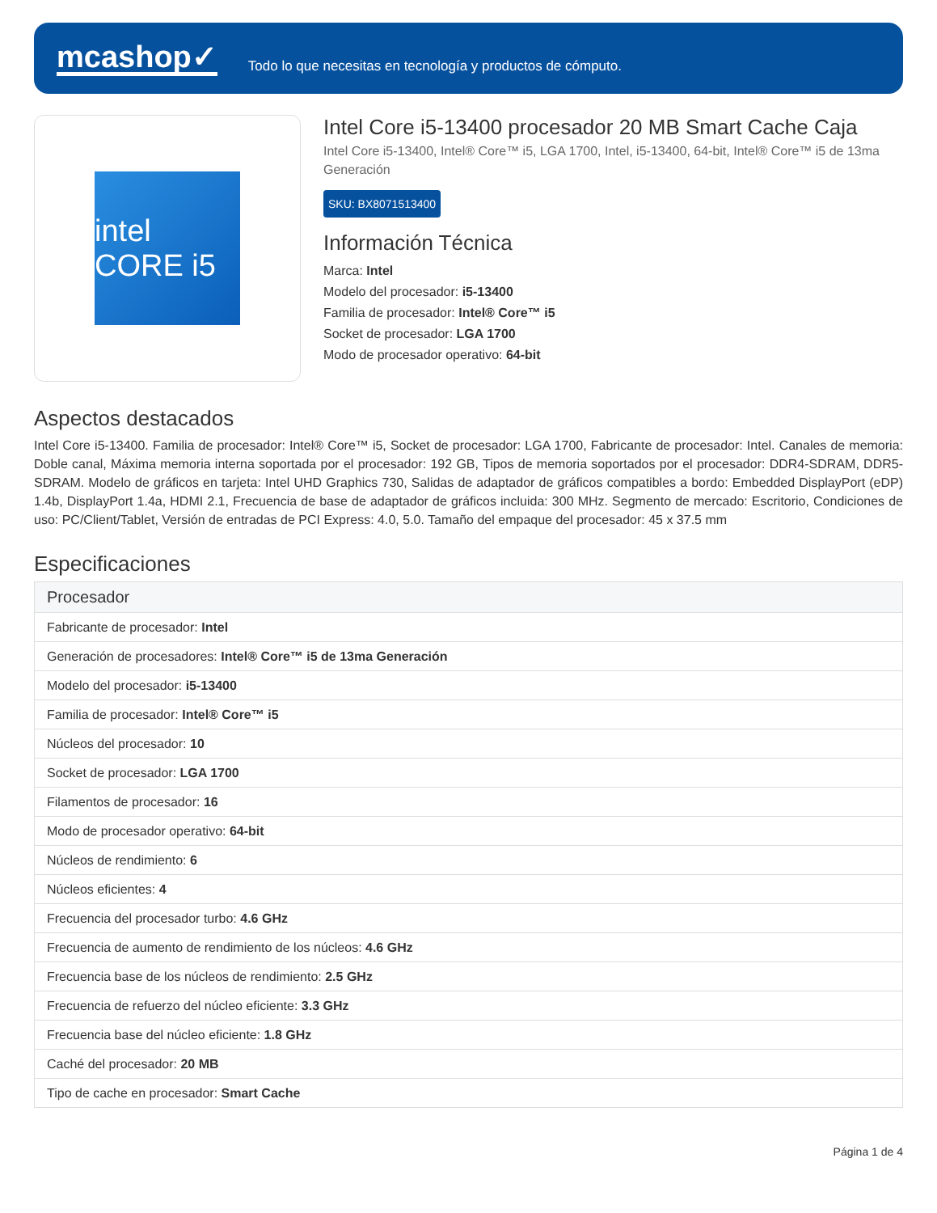mcashop✓
Todo lo que necesitas en tecnología y productos de cómputo.
intel CORE i5
Intel Core i5-13400 procesador 20 MB Smart Cache Caja
Intel Core i5-13400, Intel® Core™ i5, LGA 1700, Intel, i5-13400, 64-bit, Intel® Core™ i5 de 13ma Generación
SKU: BX8071513400
Información Técnica
Marca: Intel
Modelo del procesador: i5-13400
Familia de procesador: Intel® Core™ i5
Socket de procesador: LGA 1700
Modo de procesador operativo: 64-bit
Aspectos destacados
Intel Core i5-13400. Familia de procesador: Intel® Core™ i5, Socket de procesador: LGA 1700, Fabricante de procesador: Intel. Canales de memoria: Doble canal, Máxima memoria interna soportada por el procesador: 192 GB, Tipos de memoria soportados por el procesador: DDR4-SDRAM, DDR5-SDRAM. Modelo de gráficos en tarjeta: Intel UHD Graphics 730, Salidas de adaptador de gráficos compatibles a bordo: Embedded DisplayPort (eDP) 1.4b, DisplayPort 1.4a, HDMI 2.1, Frecuencia de base de adaptador de gráficos incluida: 300 MHz. Segmento de mercado: Escritorio, Condiciones de uso: PC/Client/Tablet, Versión de entradas de PCI Express: 4.0, 5.0. Tamaño del empaque del procesador: 45 x 37.5 mm
Especificaciones
| Procesador |
| --- |
| Fabricante de procesador: Intel |
| Generación de procesadores: Intel® Core™ i5 de 13ma Generación |
| Modelo del procesador: i5-13400 |
| Familia de procesador: Intel® Core™ i5 |
| Núcleos del procesador: 10 |
| Socket de procesador: LGA 1700 |
| Filamentos de procesador: 16 |
| Modo de procesador operativo: 64-bit |
| Núcleos de rendimiento: 6 |
| Núcleos eficientes: 4 |
| Frecuencia del procesador turbo: 4.6 GHz |
| Frecuencia de aumento de rendimiento de los núcleos: 4.6 GHz |
| Frecuencia base de los núcleos de rendimiento: 2.5 GHz |
| Frecuencia de refuerzo del núcleo eficiente: 3.3 GHz |
| Frecuencia base del núcleo eficiente: 1.8 GHz |
| Caché del procesador: 20 MB |
| Tipo de cache en procesador: Smart Cache |
Página 1 de 4